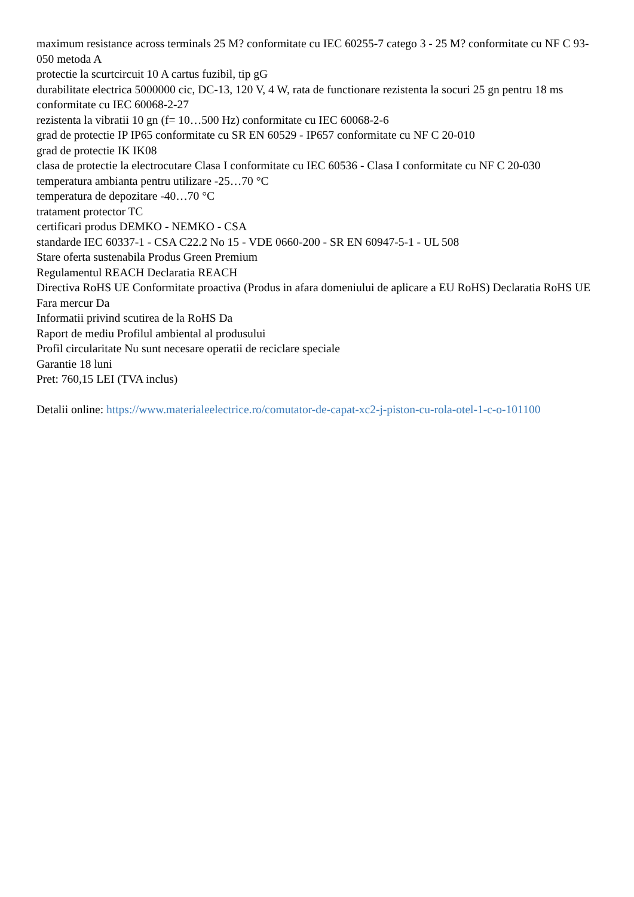maximum resistance across terminals 25 M? conformitate cu IEC 60255-7 catego 3 - 25 M? conformitate cu NF C 93-050 metoda A
protectie la scurtcircuit 10 A cartus fuzibil, tip gG
durabilitate electrica 5000000 cic, DC-13, 120 V, 4 W, rata de functionare rezistenta la socuri 25 gn pentru 18 ms conformitate cu IEC 60068-2-27
rezistenta la vibratii 10 gn (f= 10…500 Hz) conformitate cu IEC 60068-2-6
grad de protectie IP IP65 conformitate cu SR EN 60529 - IP657 conformitate cu NF C 20-010
grad de protectie IK IK08
clasa de protectie la electrocutare Clasa I conformitate cu IEC 60536 - Clasa I conformitate cu NF C 20-030
temperatura ambianta pentru utilizare -25…70 °C
temperatura de depozitare -40…70 °C
tratament protector TC
certificari produs DEMKO - NEMKO - CSA
standarde IEC 60337-1 - CSA C22.2 No 15 - VDE 0660-200 - SR EN 60947-5-1 - UL 508
Stare oferta sustenabila Produs Green Premium
Regulamentul REACH Declaratia REACH
Directiva RoHS UE Conformitate proactiva (Produs in afara domeniului de aplicare a EU RoHS) Declaratia RoHS UE
Fara mercur Da
Informatii privind scutirea de la RoHS Da
Raport de mediu Profilul ambiental al produsului
Profil circularitate Nu sunt necesare operatii de reciclare speciale
Garantie 18 luni
Pret: 760,15 LEI (TVA inclus)
Detalii online: https://www.materialeelectrice.ro/comutator-de-capat-xc2-j-piston-cu-rola-otel-1-c-o-101100